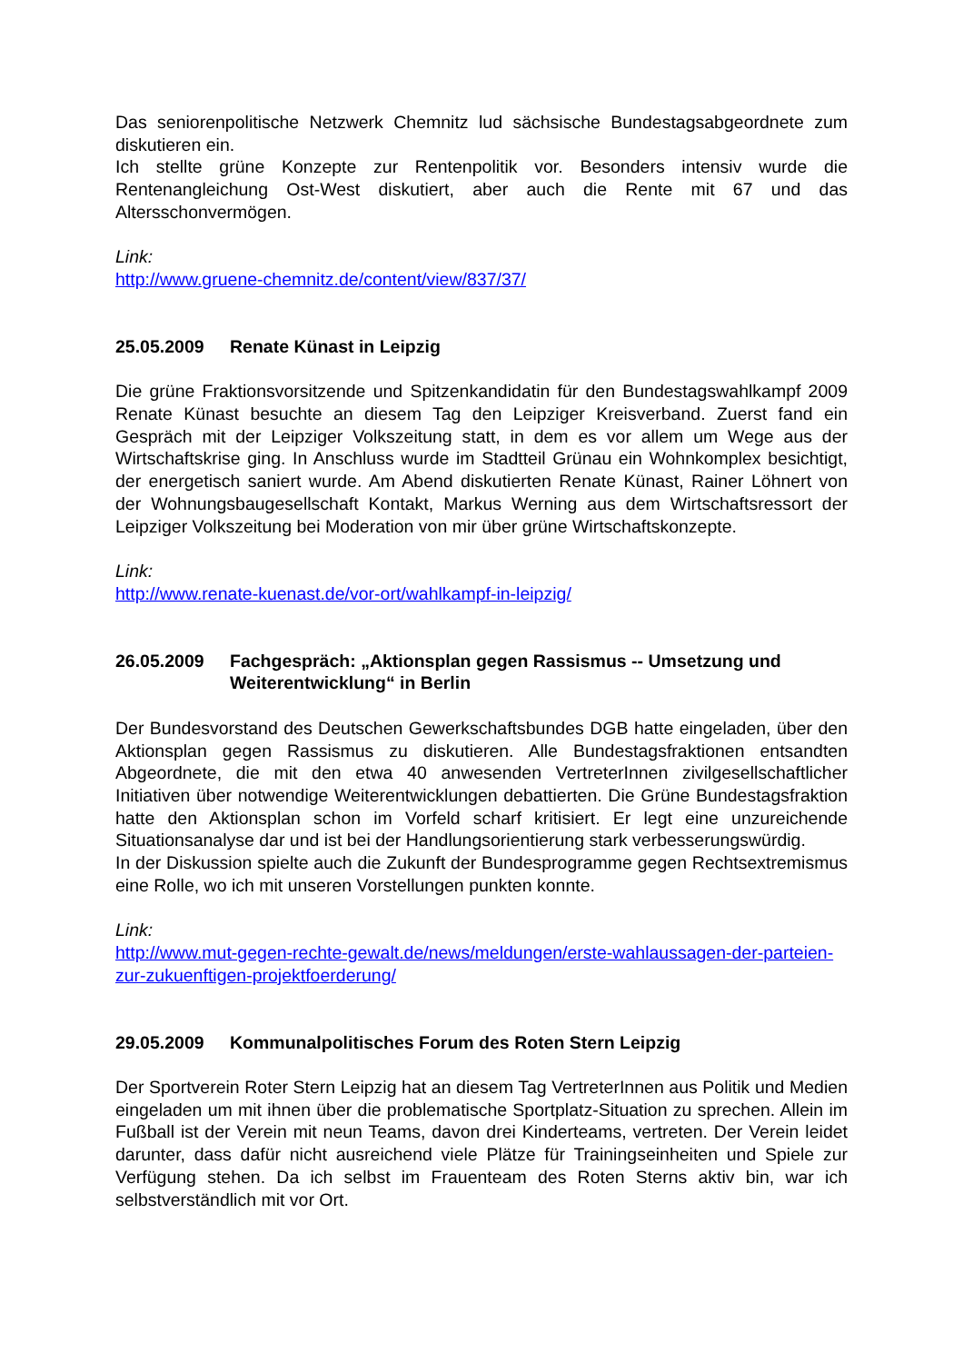Das seniorenpolitische Netzwerk Chemnitz lud sächsische Bundestagsabgeordnete zum diskutieren ein.
Ich stellte grüne Konzepte zur Rentenpolitik vor. Besonders intensiv wurde die Rentenangleichung Ost-West diskutiert, aber auch die Rente mit 67 und das Altersschonvermögen.
Link:
http://www.gruene-chemnitz.de/content/view/837/37/
25.05.2009 Renate Künast in Leipzig
Die grüne Fraktionsvorsitzende und Spitzenkandidatin für den Bundestagswahlkampf 2009 Renate Künast besuchte an diesem Tag den Leipziger Kreisverband. Zuerst fand ein Gespräch mit der Leipziger Volkszeitung statt, in dem es vor allem um Wege aus der Wirtschaftskrise ging. In Anschluss wurde im Stadtteil Grünau ein Wohnkomplex besichtigt, der energetisch saniert wurde. Am Abend diskutierten Renate Künast, Rainer Löhnert von der Wohnungsbaugesellschaft Kontakt, Markus Werning aus dem Wirtschaftsressort der Leipziger Volkszeitung bei Moderation von mir über grüne Wirtschaftskonzepte.
Link:
http://www.renate-kuenast.de/vor-ort/wahlkampf-in-leipzig/
26.05.2009 Fachgespräch: „Aktionsplan gegen Rassismus -- Umsetzung und Weiterentwicklung“ in Berlin
Der Bundesvorstand des Deutschen Gewerkschaftsbundes DGB hatte eingeladen, über den Aktionsplan gegen Rassismus zu diskutieren. Alle Bundestagsfraktionen entsandten Abgeordnete, die mit den etwa 40 anwesenden VertreterInnen zivilgesellschaftlicher Initiativen über notwendige Weiterentwicklungen debattierten. Die Grüne Bundestagsfraktion hatte den Aktionsplan schon im Vorfeld scharf kritisiert. Er legt eine unzureichende Situationsanalyse dar und ist bei der Handlungsorientierung stark verbesserungswürdig.
In der Diskussion spielte auch die Zukunft der Bundesprogramme gegen Rechtsextremismus eine Rolle, wo ich mit unseren Vorstellungen punkten konnte.
Link:
http://www.mut-gegen-rechte-gewalt.de/news/meldungen/erste-wahlaussagen-der-parteien-zur-zukuenftigen-projektfoerderung/
29.05.2009 Kommunalpolitisches Forum des Roten Stern Leipzig
Der Sportverein Roter Stern Leipzig hat an diesem Tag VertreterInnen aus Politik und Medien eingeladen um mit ihnen über die problematische Sportplatz-Situation zu sprechen. Allein im Fußball ist der Verein mit neun Teams, davon drei Kinderteams, vertreten. Der Verein leidet darunter, dass dafür nicht ausreichend viele Plätze für Trainingseinheiten und Spiele zur Verfügung stehen. Da ich selbst im Frauenteam des Roten Sterns aktiv bin, war ich selbstverständlich mit vor Ort.